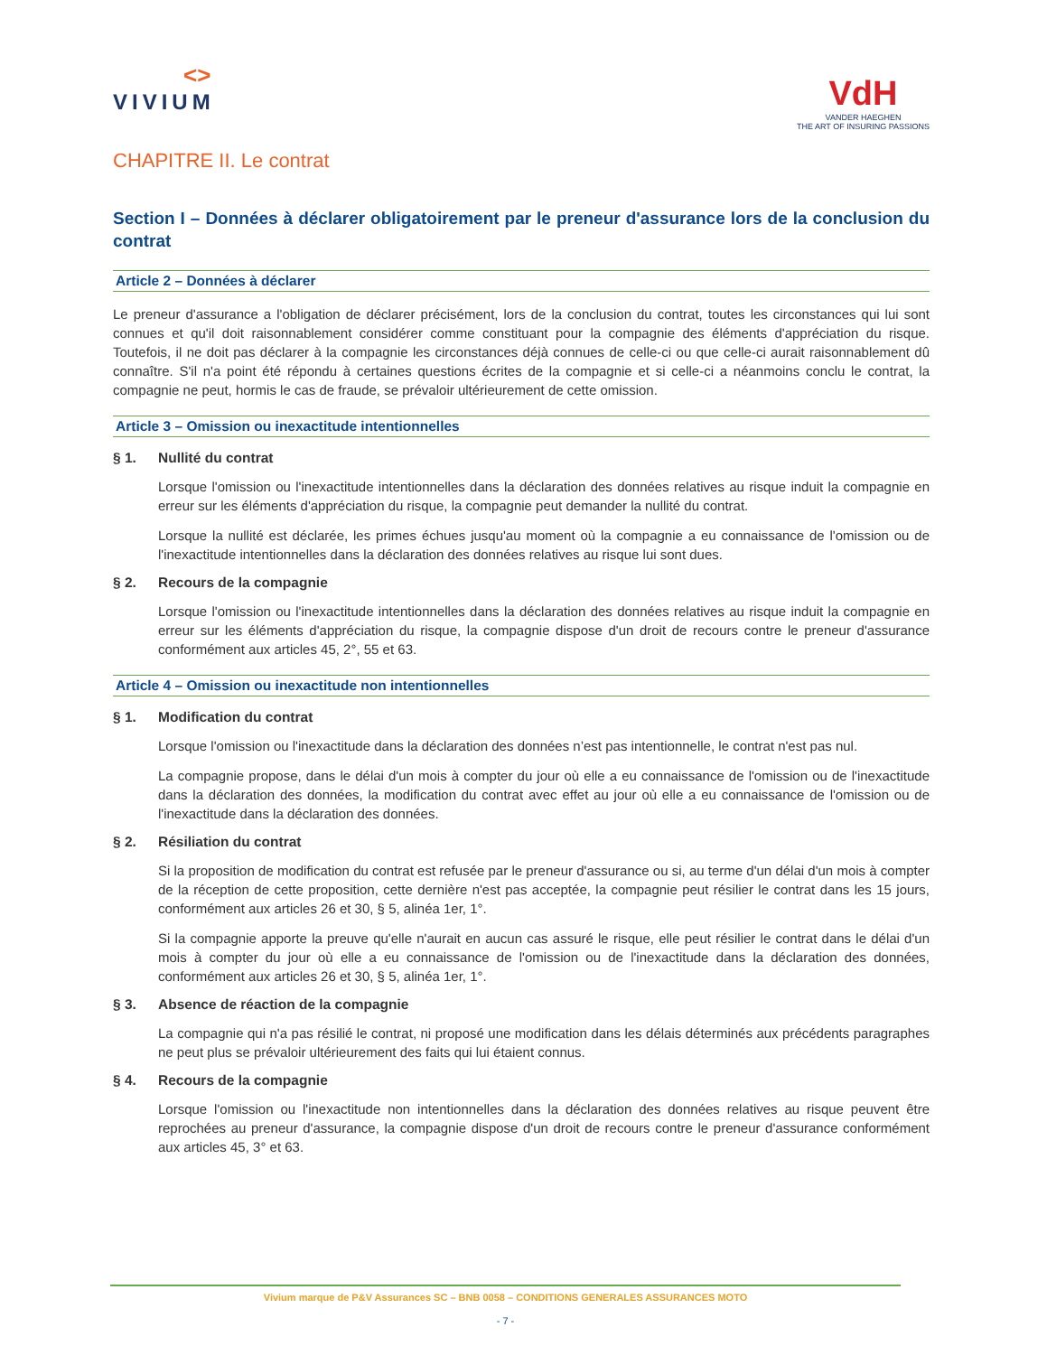<>
VIVIUM
VdH
VANDER HAEGHEN
THE ART OF INSURING PASSIONS
CHAPITRE II. Le contrat
Section I – Données à déclarer obligatoirement par le preneur d'assurance lors de la conclusion du contrat
Article 2 – Données à déclarer
Le preneur d'assurance a l'obligation de déclarer précisément, lors de la conclusion du contrat, toutes les circonstances qui lui sont connues et qu'il doit raisonnablement considérer comme constituant pour la compagnie des éléments d'appréciation du risque. Toutefois, il ne doit pas déclarer à la compagnie les circonstances déjà connues de celle-ci ou que celle-ci aurait raisonnablement dû connaître. S'il n'a point été répondu à certaines questions écrites de la compagnie et si celle-ci a néanmoins conclu le contrat, la compagnie ne peut, hormis le cas de fraude, se prévaloir ultérieurement de cette omission.
Article 3 – Omission ou inexactitude intentionnelles
§ 1. Nullité du contrat
Lorsque l'omission ou l'inexactitude intentionnelles dans la déclaration des données relatives au risque induit la compagnie en erreur sur les éléments d'appréciation du risque, la compagnie peut demander la nullité du contrat.
Lorsque la nullité est déclarée, les primes échues jusqu'au moment où la compagnie a eu connaissance de l'omission ou de l'inexactitude intentionnelles dans la déclaration des données relatives au risque lui sont dues.
§ 2. Recours de la compagnie
Lorsque l'omission ou l'inexactitude intentionnelles dans la déclaration des données relatives au risque induit la compagnie en erreur sur les éléments d'appréciation du risque, la compagnie dispose d'un droit de recours contre le preneur d'assurance conformément aux articles 45, 2°, 55 et 63.
Article 4 – Omission ou inexactitude non intentionnelles
§ 1. Modification du contrat
Lorsque l'omission ou l'inexactitude dans la déclaration des données n’est pas intentionnelle, le contrat n'est pas nul.
La compagnie propose, dans le délai d'un mois à compter du jour où elle a eu connaissance de l'omission ou de l'inexactitude dans la déclaration des données, la modification du contrat avec effet au jour où elle a eu connaissance de l'omission ou de l'inexactitude dans la déclaration des données.
§ 2. Résiliation du contrat
Si la proposition de modification du contrat est refusée par le preneur d'assurance ou si, au terme d'un délai d'un mois à compter de la réception de cette proposition, cette dernière n'est pas acceptée, la compagnie peut résilier le contrat dans les 15 jours, conformément aux articles 26 et 30, § 5, alinéa 1er, 1°.
Si la compagnie apporte la preuve qu'elle n'aurait en aucun cas assuré le risque, elle peut résilier le contrat dans le délai d'un mois à compter du jour où elle a eu connaissance de l'omission ou de l'inexactitude dans la déclaration des données, conformément aux articles 26 et 30, § 5, alinéa 1er, 1°.
§ 3. Absence de réaction de la compagnie
La compagnie qui n'a pas résilié le contrat, ni proposé une modification dans les délais déterminés aux précédents paragraphes ne peut plus se prévaloir ultérieurement des faits qui lui étaient connus.
§ 4. Recours de la compagnie
Lorsque l'omission ou l'inexactitude non intentionnelles dans la déclaration des données relatives au risque peuvent être reprochées au preneur d'assurance, la compagnie dispose d'un droit de recours contre le preneur d'assurance conformément aux articles 45, 3° et 63.
Vivium marque de P&V Assurances SC – BNB 0058 – CONDITIONS GENERALES ASSURANCES MOTO
- 7 -